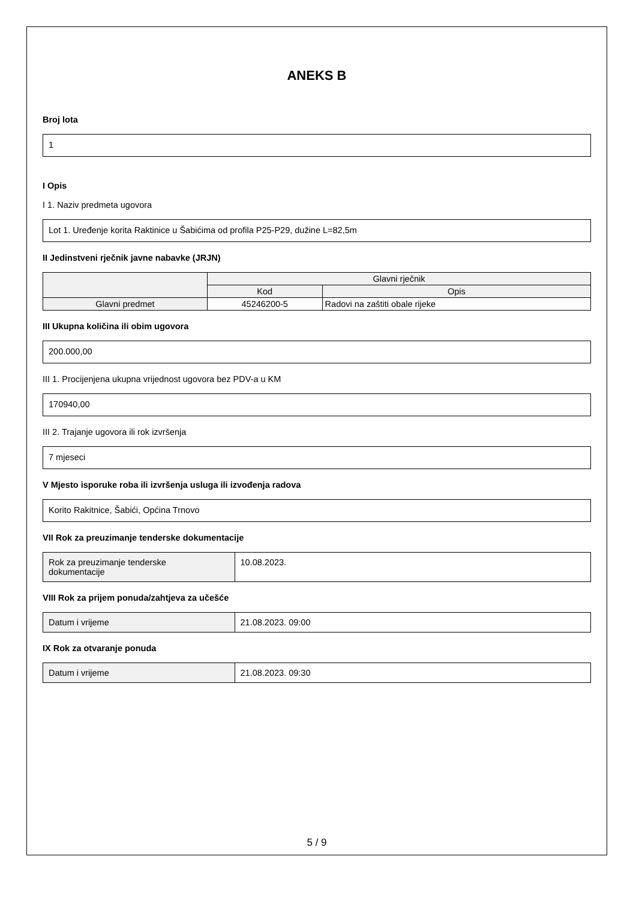ANEKS B
Broj lota
1
I Opis
I 1. Naziv predmeta ugovora
Lot 1. Uređenje korita Raktinice u Šabićima od profila P25-P29, dužine L=82,5m
II Jedinstveni rječnik javne nabavke (JRJN)
| | Glavni rječnik | |
| --- | --- | --- |
| | Kod | Opis |
| Glavni predmet | 45246200-5 | Radovi na zaštiti obale rijeke |
III Ukupna količina ili obim ugovora
200.000,00
III 1. Procijenjena ukupna vrijednost ugovora bez PDV-a u KM
170940,00
III 2. Trajanje ugovora ili rok izvršenja
7 mjeseci
V Mjesto isporuke roba ili izvršenja usluga ili izvođenja radova
Korito Rakitnice, Šabići, Općina Trnovo
VII Rok za preuzimanje tenderske dokumentacije
| Rok za preuzimanje tenderske dokumentacije | 10.08.2023. |
VIII Rok za prijem ponuda/zahtjeva za učešće
| Datum i vrijeme | 21.08.2023. 09:00 |
IX Rok za otvaranje ponuda
| Datum i vrijeme | 21.08.2023. 09:30 |
5 / 9